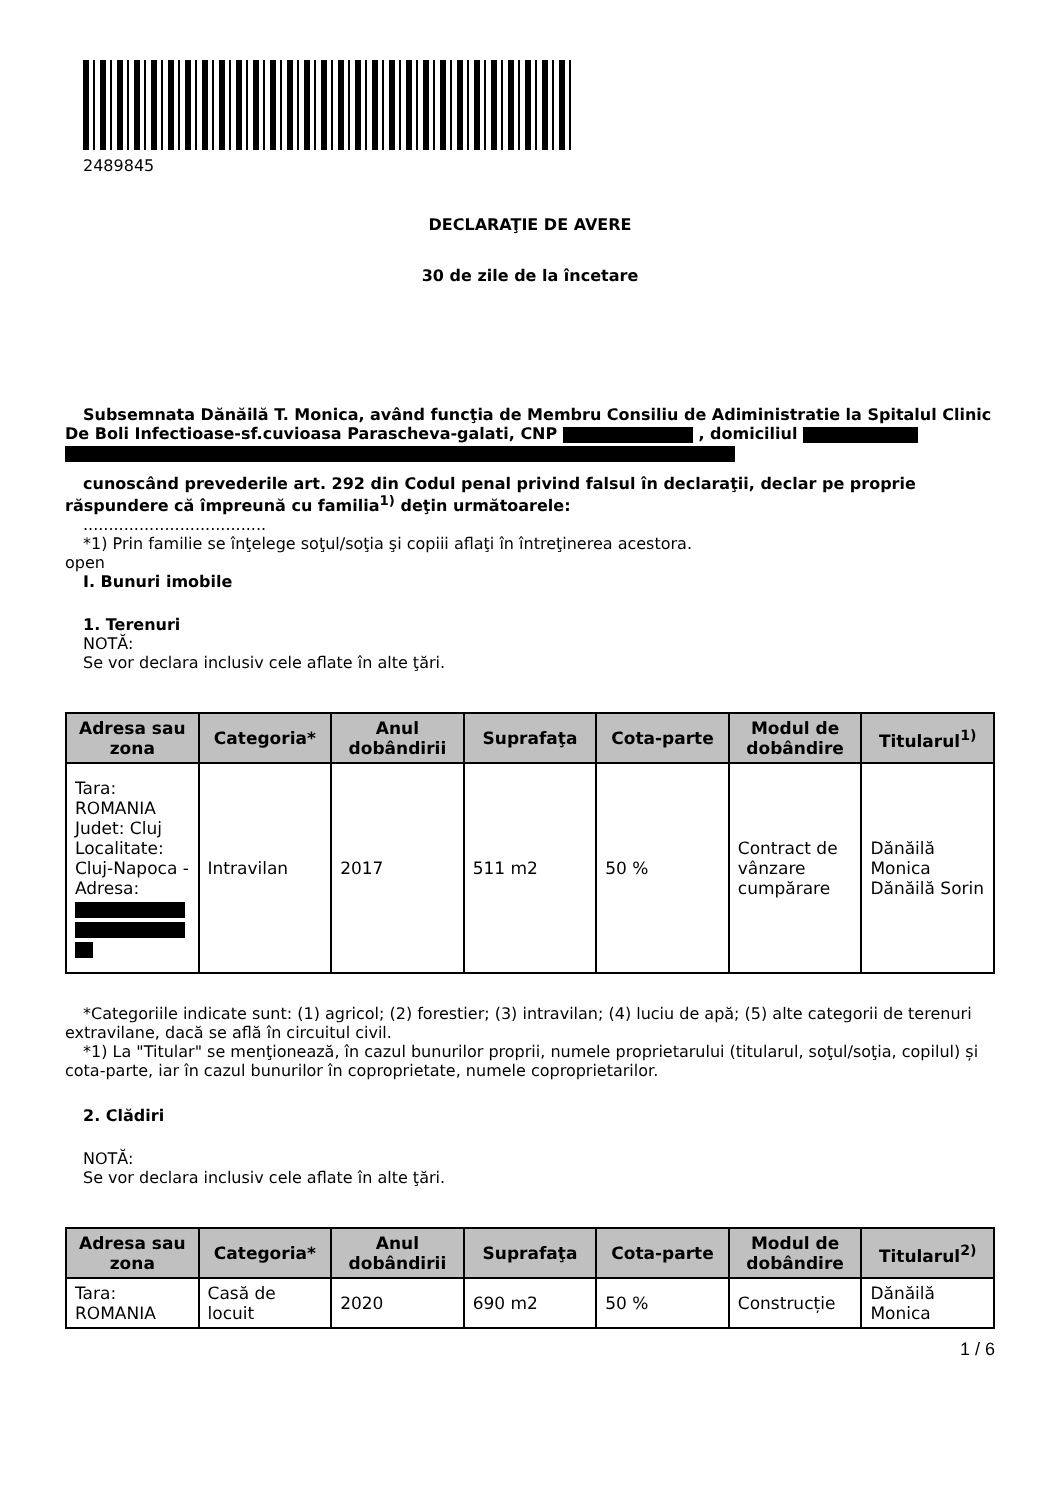2489845
DECLARAŢIE DE AVERE
30 de zile de la încetare
Subsemnata Dănăilă T. Monica, având funcţia de Membru Consiliu de Adiministratie la Spitalul Clinic De Boli Infectioase-sf.cuvioasa Parascheva-galati, CNP , domiciliul
cunoscând prevederile art. 292 din Codul penal privind falsul în declaraţii, declar pe proprie răspundere că împreună cu familia<sup>1)</sup> deţin următoarele:
....................................
*1) Prin familie se înţelege soţul/soţia şi copiii aflaţi în întreţinerea acestora.
open
I. Bunuri imobile
1. Terenuri
NOTĂ:
Se vor declara inclusiv cele aflate în alte ţări.
| Adresa sau zona | Categoria* | Anul dobândirii | Suprafaţa | Cota-parte | Modul de dobândire | Titularul<sup>1)</sup> |
| --- | --- | --- | --- | --- | --- | --- |
| Tara: ROMANIA Judet: Cluj Localitate: Cluj-Napoca - Adresa: | Intravilan | 2017 | 511 m2 | 50 % | Contract de vânzare cumpărare | Dănăilă Monica Dănăilă Sorin |
*Categoriile indicate sunt: (1) agricol; (2) forestier; (3) intravilan; (4) luciu de apă; (5) alte categorii de terenuri extravilane, dacă se află în circuitul civil.
*1) La "Titular" se menţionează, în cazul bunurilor proprii, numele proprietarului (titularul, soţul/soţia, copilul) și cota-parte, iar în cazul bunurilor în coproprietate, numele coproprietarilor.
2. Clădiri
NOTĂ:
Se vor declara inclusiv cele aflate în alte ţări.
| Adresa sau zona | Categoria* | Anul dobândirii | Suprafaţa | Cota-parte | Modul de dobândire | Titularul<sup>2)</sup> |
| --- | --- | --- | --- | --- | --- | --- |
| Tara: ROMANIA | Casă de locuit | 2020 | 690 m2 | 50 % | Construcție | Dănăilă Monica |
1 / 6